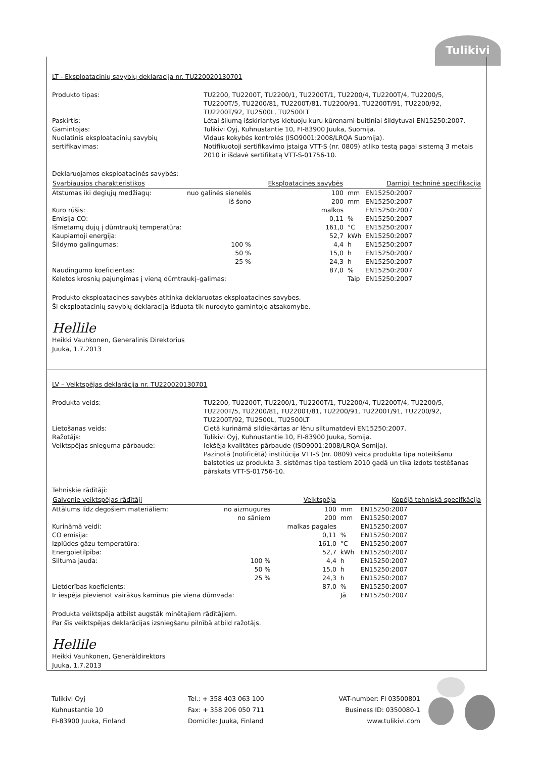Tulikivi
LT - Eksploatacinių savybių deklaracija nr. TU220020130701
Produkto tipas:
TU2200, TU2200T, TU2200/1, TU2200T/1, TU2200/4, TU2200T/4, TU2200/5, TU2200T/5, TU2200/81, TU2200T/81, TU2200/91, TU2200T/91, TU2200/92, TU2200T/92, TU2500L, TU2500LT
Paskirtis:
Lėtai šilumą išskiriantys kietuoju kuru kūrenami buitiniai šildytuvai EN15250:2007.
Gamintojas:
Tulikivi Oyj, Kuhnustantie 10, FI-83900 Juuka, Suomija.
Nuolatinis eksploatacinių savybių sertifikavimas:
Vidaus kokybės kontrolės (ISO9001:2008/LRQA Suomija).
Notifikuotoji sertifikavimo įstaiga VTT-S (nr. 0809) atliko testą pagal sistemą 3 metais 2010 ir išdavė sertifikatą VTT-S-01756-10.
Deklaruojamos eksploatacinės savybės:
| Svarbiausios charakteristikos | | Eksploatacinės savybės | | Darnioji techninė specifikacija |
| --- | --- | --- | --- | --- |
| Atstumas iki degiųjų medžiagų: | nuo galinės sienelės | 100 | mm | EN15250:2007 |
| | iš šono | 200 | mm | EN15250:2007 |
| Kuro rūšis: | | malkos | | EN15250:2007 |
| Emisija CO: | | 0,11 | % | EN15250:2007 |
| Išmetamų dujų į dūmtraukį temperatūra: | | 161,0 | °C | EN15250:2007 |
| Kaupiamoji energija: | | 52,7 | kWh | EN15250:2007 |
| Šildymo galingumas: | 100 % | 4,4 | h | EN15250:2007 |
| | 50 % | 15,0 | h | EN15250:2007 |
| | 25 % | 24,3 | h | EN15250:2007 |
| Naudingumo koeficientas: | | 87,0 | % | EN15250:2007 |
| Keletos krosnių pajungimas į vieną dūmtraukį–galimas: | | | Taip | EN15250:2007 |
Produkto eksploatacinės savybės atitinka deklaruotas eksploatacines savybes.
Ši eksploatacinių savybių deklaracija išduota tik nurodyto gamintojo atsakomybe.
Hellile
Heikki Vauhkonen, Generalinis Direktorius
Juuka, 1.7.2013
LV – Veiktspējas deklarācija nr. TU220020130701
Produkta veids:
TU2200, TU2200T, TU2200/1, TU2200T/1, TU2200/4, TU2200T/4, TU2200/5, TU2200T/5, TU2200/81, TU2200T/81, TU2200/91, TU2200T/91, TU2200/92, TU2200T/92, TU2500L, TU2500LT
Lietošanas veids:
Cietā kurināmā sildiekārtas ar lēnu siltumatdevi EN15250:2007.
Ražotājs:
Tulikivi Oyj, Kuhnustantie 10, FI-83900 Juuka, Somija.
Veiktspējas snieguma pārbaude:
Iekšēja kvalitātes pārbaude (ISO9001:2008/LRQA Somija).
Paziņotā (notificētā) institūcija VTT-S (nr. 0809) veica produkta tipa noteikšanu balstoties uz produkta 3. sistēmas tipa testiem 2010 gadā un tika izdots testēšanas pārskats VTT-S-01756-10.
Tehniskie rādītāji:
| Galvenie veiktspējas rādītāji | | Veiktspēja | | Kopējā tehniskā specifkācija |
| --- | --- | --- | --- | --- |
| Attālums līdz degošiem materiāliem: | no aizmugures | 100 | mm | EN15250:2007 |
| | no sāniem | 200 | mm | EN15250:2007 |
| Kurināmā veidi: | | malkas pagales | | EN15250:2007 |
| CO emisija: | | 0,11 | % | EN15250:2007 |
| Izplūdes gāzu temperatūra: | | 161,0 | °C | EN15250:2007 |
| Energoietilpība: | | 52,7 | kWh | EN15250:2007 |
| Siltuma jauda: | 100 % | 4,4 | h | EN15250:2007 |
| | 50 % | 15,0 | h | EN15250:2007 |
| | 25 % | 24,3 | h | EN15250:2007 |
| Lietderības koeficients: | | 87,0 | % | EN15250:2007 |
| Ir iespēja pievienot vairākus kamīnus pie viena dūmvada: | | | Jā | EN15250:2007 |
Produkta veiktspēja atbilst augstāk minētajiem rādītājiem.
Par šīs veiktspējas deklarācijas izsniegšanu pilnībā atbild ražotājs.
Hellile
Heikki Vauhkonen, Ģenerāldirektors
Juuka, 1.7.2013
Tulikivi Oyj
Kuhnustantie 10
FI-83900 Juuka, Finland
Tel.: + 358 403 063 100
Fax: + 358 206 050 711
Domicile: Juuka, Finland
VAT-number: FI 03500801
Business ID: 0350080-1
www.tulikivi.com